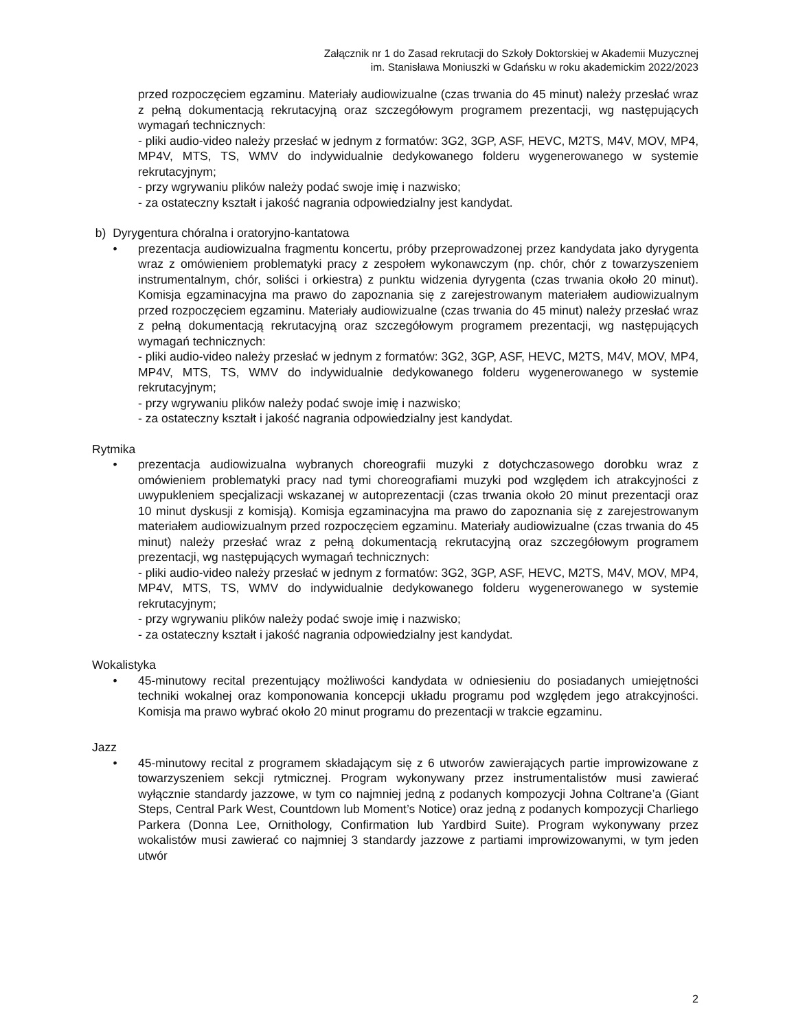Załącznik nr 1 do Zasad rekrutacji do Szkoły Doktorskiej w Akademii Muzycznej
im. Stanisława Moniuszki w Gdańsku w roku akademickim 2022/2023
przed rozpoczęciem egzaminu. Materiały audiowizualne (czas trwania do 45 minut) należy przesłać wraz z pełną dokumentacją rekrutacyjną oraz szczegółowym programem prezentacji, wg następujących wymagań technicznych:
- pliki audio-video należy przesłać w jednym z formatów: 3G2, 3GP, ASF, HEVC, M2TS, M4V, MOV, MP4, MP4V, MTS, TS, WMV do indywidualnie dedykowanego folderu wygenerowanego w systemie rekrutacyjnym;
- przy wgrywaniu plików należy podać swoje imię i nazwisko;
- za ostateczny kształt i jakość nagrania odpowiedzialny jest kandydat.
b) Dyrygentura chóralna i oratoryjno-kantatowa
• prezentacja audiowizualna fragmentu koncertu, próby przeprowadzonej przez kandydata jako dyrygenta wraz z omówieniem problematyki pracy z zespołem wykonawczym (np. chór, chór z towarzyszeniem instrumentalnym, chór, soliści i orkiestra) z punktu widzenia dyrygenta (czas trwania około 20 minut). Komisja egzaminacyjna ma prawo do zapoznania się z zarejestrowanym materiałem audiowizualnym przed rozpoczęciem egzaminu. Materiały audiowizualne (czas trwania do 45 minut) należy przesłać wraz z pełną dokumentacją rekrutacyjną oraz szczegółowym programem prezentacji, wg następujących wymagań technicznych:
- pliki audio-video należy przesłać w jednym z formatów: 3G2, 3GP, ASF, HEVC, M2TS, M4V, MOV, MP4, MP4V, MTS, TS, WMV do indywidualnie dedykowanego folderu wygenerowanego w systemie rekrutacyjnym;
- przy wgrywaniu plików należy podać swoje imię i nazwisko;
- za ostateczny kształt i jakość nagrania odpowiedzialny jest kandydat.
Rytmika
• prezentacja audiowizualna wybranych choreografii muzyki z dotychczasowego dorobku wraz z omówieniem problematyki pracy nad tymi choreografiami muzyki pod względem ich atrakcyjności z uwypukleniem specjalizacji wskazanej w autoprezentacji (czas trwania około 20 minut prezentacji oraz 10 minut dyskusji z komisją). Komisja egzaminacyjna ma prawo do zapoznania się z zarejestrowanym materiałem audiowizualnym przed rozpoczęciem egzaminu. Materiały audiowizualne (czas trwania do 45 minut) należy przesłać wraz z pełną dokumentacją rekrutacyjną oraz szczegółowym programem prezentacji, wg następujących wymagań technicznych:
- pliki audio-video należy przesłać w jednym z formatów: 3G2, 3GP, ASF, HEVC, M2TS, M4V, MOV, MP4, MP4V, MTS, TS, WMV do indywidualnie dedykowanego folderu wygenerowanego w systemie rekrutacyjnym;
- przy wgrywaniu plików należy podać swoje imię i nazwisko;
- za ostateczny kształt i jakość nagrania odpowiedzialny jest kandydat.
Wokalistyka
• 45-minutowy recital prezentujący możliwości kandydata w odniesieniu do posiadanych umiejętności techniki wokalnej oraz komponowania koncepcji układu programu pod względem jego atrakcyjności. Komisja ma prawo wybrać około 20 minut programu do prezentacji w trakcie egzaminu.
Jazz
• 45-minutowy recital z programem składającym się z 6 utworów zawierających partie improwizowane z towarzyszeniem sekcji rytmicznej. Program wykonywany przez instrumentalistów musi zawierać wyłącznie standardy jazzowe, w tym co najmniej jedną z podanych kompozycji Johna Coltrane’a (Giant Steps, Central Park West, Countdown lub Moment’s Notice) oraz jedną z podanych kompozycji Charliego Parkera (Donna Lee, Ornithology, Confirmation lub Yardbird Suite). Program wykonywany przez wokalistów musi zawierać co najmniej 3 standardy jazzowe z partiami improwizowanymi, w tym jeden utwór
2